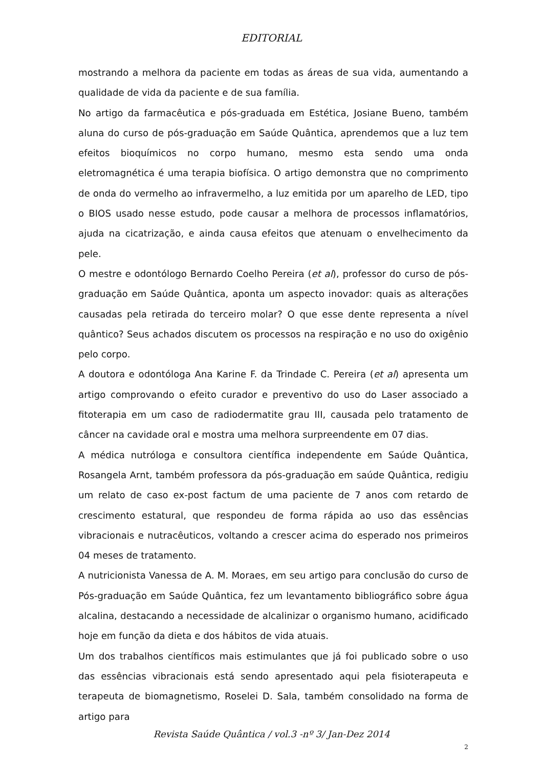EDITORIAL
mostrando a melhora da paciente em todas as áreas de sua vida, aumentando a qualidade de vida da paciente e de sua família.
No artigo da farmacêutica e pós-graduada em Estética, Josiane Bueno, também aluna do curso de pós-graduação em Saúde Quântica, aprendemos que a luz tem efeitos bioquímicos no corpo humano, mesmo esta sendo uma onda eletromagnética é uma terapia biofísica. O artigo demonstra que no comprimento de onda do vermelho ao infravermelho, a luz emitida por um aparelho de LED, tipo o BIOS usado nesse estudo, pode causar a melhora de processos inflamatórios, ajuda na cicatrização, e ainda causa efeitos que atenuam o envelhecimento da pele.
O mestre e odontólogo Bernardo Coelho Pereira (et al), professor do curso de pós-graduação em Saúde Quântica, aponta um aspecto inovador: quais as alterações causadas pela retirada do terceiro molar? O que esse dente representa a nível quântico? Seus achados discutem os processos na respiração e no uso do oxigênio pelo corpo.
A doutora e odontóloga Ana Karine F. da Trindade C. Pereira (et al) apresenta um artigo comprovando o efeito curador e preventivo do uso do Laser associado a fitoterapia em um caso de radiodermatite grau III, causada pelo tratamento de câncer na cavidade oral e mostra uma melhora surpreendente em 07 dias.
A médica nutróloga e consultora científica independente em Saúde Quântica, Rosangela Arnt, também professora da pós-graduação em saúde Quântica, redigiu um relato de caso ex-post factum de uma paciente de 7 anos com retardo de crescimento estatural, que respondeu de forma rápida ao uso das essências vibracionais e nutracêuticos, voltando a crescer acima do esperado nos primeiros 04 meses de tratamento.
A nutricionista Vanessa de A. M. Moraes, em seu artigo para conclusão do curso de Pós-graduação em Saúde Quântica, fez um levantamento bibliográfico sobre água alcalina, destacando a necessidade de alcalinizar o organismo humano, acidificado hoje em função da dieta e dos hábitos de vida atuais.
Um dos trabalhos científicos mais estimulantes que já foi publicado sobre o uso das essências vibracionais está sendo apresentado aqui pela fisioterapeuta e terapeuta de biomagnetismo, Roselei D. Sala, também consolidado na forma de artigo para
Revista Saúde Quântica / vol.3 -nº 3/ Jan-Dez 2014
2